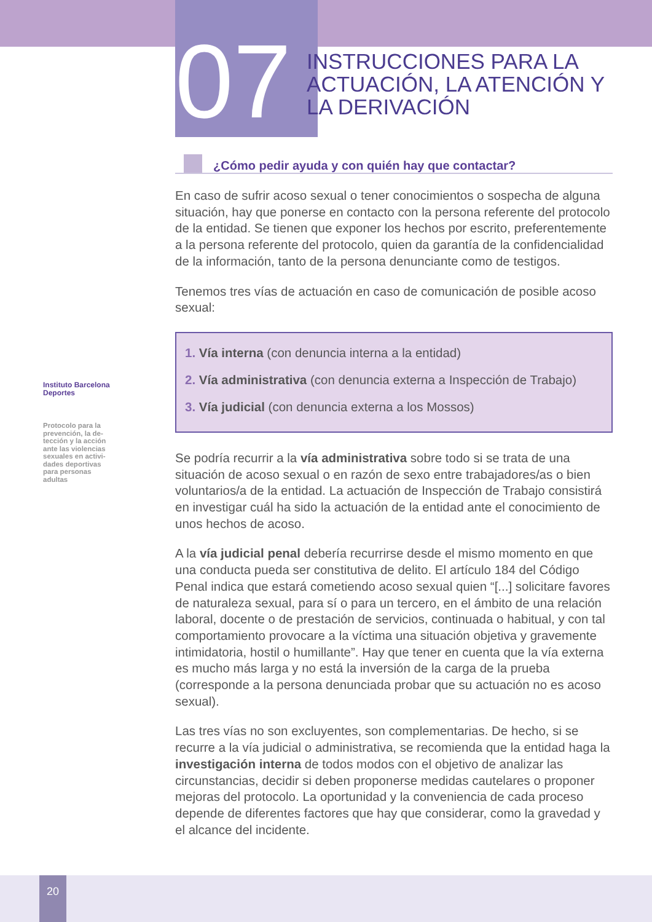Instituto Barcelona Deportes
Protocolo para la prevención, la de-tección y la acción ante las violencias sexuales en activi-dades deportivas para personas adultas
07
INSTRUCCIONES PARA LA ACTUACIÓN, LA ATENCIÓN Y LA DERIVACIÓN
¿Cómo pedir ayuda y con quién hay que contactar?
En caso de sufrir acoso sexual o tener conocimientos o sospecha de alguna situación, hay que ponerse en contacto con la persona referente del protocolo de la entidad. Se tienen que exponer los hechos por escrito, preferentemente a la persona referente del protocolo, quien da garantía de la confidencialidad de la información, tanto de la persona denunciante como de testigos.
Tenemos tres vías de actuación en caso de comunicación de posible acoso sexual:
1. Vía interna (con denuncia interna a la entidad)
2. Vía administrativa (con denuncia externa a Inspección de Trabajo)
3. Vía judicial (con denuncia externa a los Mossos)
Se podría recurrir a la vía administrativa sobre todo si se trata de una situación de acoso sexual o en razón de sexo entre trabajadores/as o bien voluntarios/a de la entidad. La actuación de Inspección de Trabajo consistirá en investigar cuál ha sido la actuación de la entidad ante el conocimiento de unos hechos de acoso.
A la vía judicial penal debería recurrirse desde el mismo momento en que una conducta pueda ser constitutiva de delito. El artículo 184 del Código Penal indica que estará cometiendo acoso sexual quien “[...] solicitare favores de naturaleza sexual, para sí o para un tercero, en el ámbito de una relación laboral, docente o de prestación de servicios, continuada o habitual, y con tal comportamiento provocare a la víctima una situación objetiva y gravemente intimidatoria, hostil o humillante”. Hay que tener en cuenta que la vía externa es mucho más larga y no está la inversión de la carga de la prueba (corresponde a la persona denunciada probar que su actuación no es acoso sexual).
Las tres vías no son excluyentes, son complementarias. De hecho, si se recurre a la vía judicial o administrativa, se recomienda que la entidad haga la investigación interna de todos modos con el objetivo de analizar las circunstancias, decidir si deben proponerse medidas cautelares o proponer mejoras del protocolo. La oportunidad y la conveniencia de cada proceso depende de diferentes factores que hay que considerar, como la gravedad y el alcance del incidente.
20